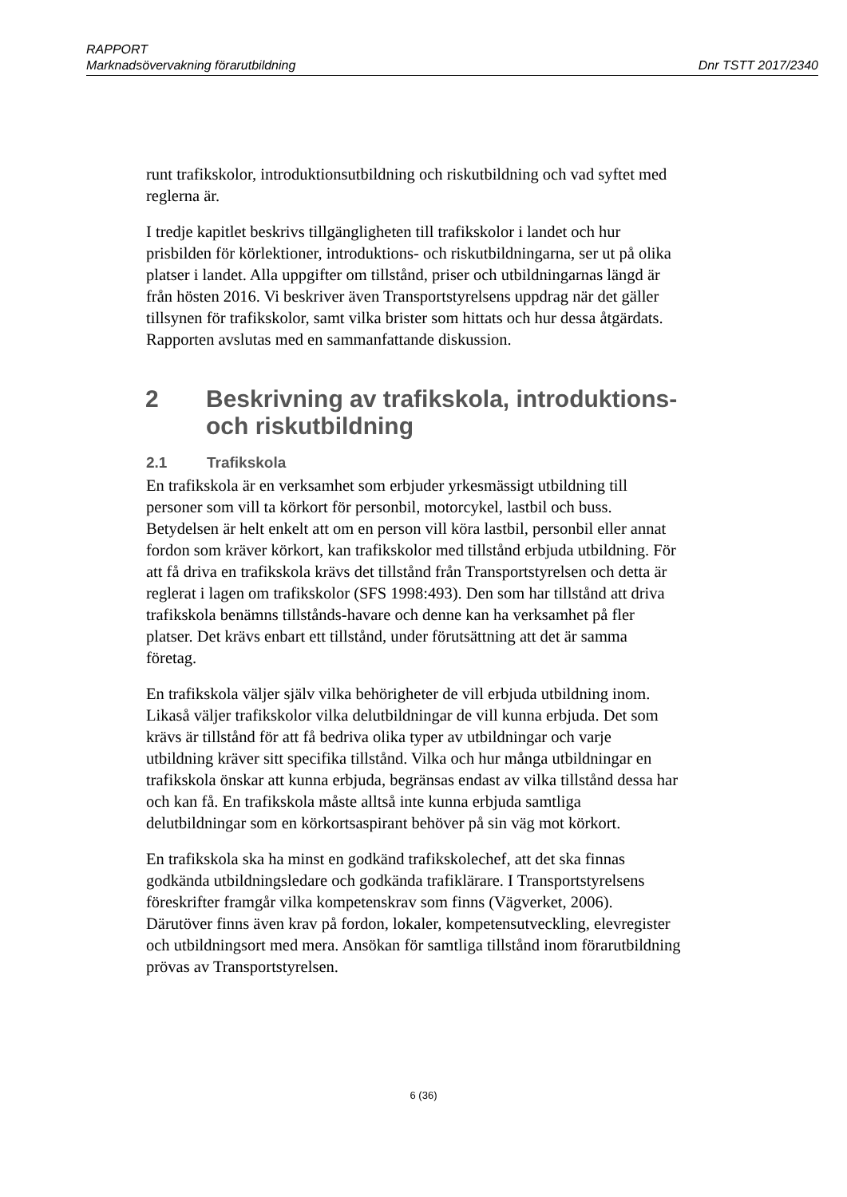RAPPORT
Marknadsövervakning förarutbildning Dnr TSTT 2017/2340
runt trafikskolor, introduktionsutbildning och riskutbildning och vad syftet med reglerna är.
I tredje kapitlet beskrivs tillgängligheten till trafikskolor i landet och hur prisbilden för körlektioner, introduktions- och riskutbildningarna, ser ut på olika platser i landet. Alla uppgifter om tillstånd, priser och utbildningarnas längd är från hösten 2016. Vi beskriver även Transportstyrelsens uppdrag när det gäller tillsynen för trafikskolor, samt vilka brister som hittats och hur dessa åtgärdats. Rapporten avslutas med en sammanfattande diskussion.
2 Beskrivning av trafikskola, introduktions- och riskutbildning
2.1 Trafikskola
En trafikskola är en verksamhet som erbjuder yrkesmässigt utbildning till personer som vill ta körkort för personbil, motorcykel, lastbil och buss. Betydelsen är helt enkelt att om en person vill köra lastbil, personbil eller annat fordon som kräver körkort, kan trafikskolor med tillstånd erbjuda utbildning. För att få driva en trafikskola krävs det tillstånd från Transportstyrelsen och detta är reglerat i lagen om trafikskolor (SFS 1998:493). Den som har tillstånd att driva trafikskola benämns tillstånds-havare och denne kan ha verksamhet på fler platser. Det krävs enbart ett tillstånd, under förutsättning att det är samma företag.
En trafikskola väljer själv vilka behörigheter de vill erbjuda utbildning inom. Likaså väljer trafikskolor vilka delutbildningar de vill kunna erbjuda. Det som krävs är tillstånd för att få bedriva olika typer av utbildningar och varje utbildning kräver sitt specifika tillstånd. Vilka och hur många utbildningar en trafikskola önskar att kunna erbjuda, begränsas endast av vilka tillstånd dessa har och kan få. En trafikskola måste alltså inte kunna erbjuda samtliga delutbildningar som en körkortsaspirant behöver på sin väg mot körkort.
En trafikskola ska ha minst en godkänd trafikskolechef, att det ska finnas godkända utbildningsledare och godkända trafiklärare. I Transportstyrelsens föreskrifter framgår vilka kompetenskrav som finns (Vägverket, 2006). Därutöver finns även krav på fordon, lokaler, kompetensutveckling, elevregister och utbildningsort med mera. Ansökan för samtliga tillstånd inom förarutbildning prövas av Transportstyrelsen.
6 (36)